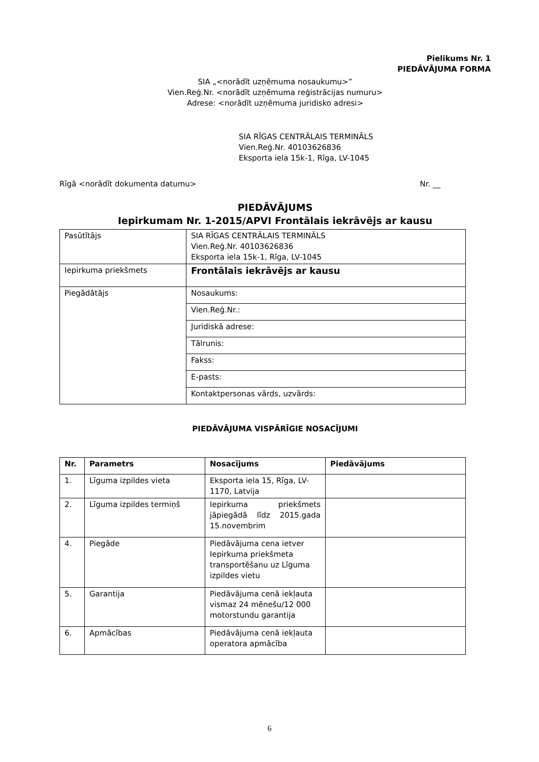Pielikums Nr. 1
PIEDĀVĀJUMA FORMA
SIA „<norādīt uzņēmuma nosaukumu>”
Vien.Reģ.Nr. <norādīt uzņēmuma reģistrācijas numuru>
Adrese: <norādīt uzņēmuma juridisko adresi>
SIA RĪGAS CENTRĀLAIS TERMINĀLS
Vien.Reģ.Nr. 40103626836
Eksporta iela 15k-1, Rīga, LV-1045
Rīgā <norādīt dokumenta datumu> Nr. __
PIEDĀVĀJUMS
Iepirkumam Nr. 1-2015/APVI Frontālais iekrāvējs ar kausu
| Pasūtītājs | SIA RĪGAS CENTRĀLAIS TERMINĀLS Vien.Reģ.Nr. 40103626836 Eksporta iela 15k-1, Rīga, LV-1045 |
| Iepirkuma priekšmets | Frontālais iekrāvējs ar kausu |
| Piegādātājs | Nosaukums: |
| | Vien.Reģ.Nr.: |
| | Juridiskā adrese: |
| | Tālrunis: |
| | Fakss: |
| | E-pasts: |
| | Kontaktpersonas vārds, uzvārds: |
PIEDĀVĀJUMA VISPĀRĪGIE NOSACĪJUMI
| Nr. | Parametrs | Nosacījums | Piedāvājums |
| --- | --- | --- | --- |
| 1. | Līguma izpildes vieta | Eksporta iela 15, Rīga, LV-1170, Latvija | |
| 2. | Līguma izpildes termiņš | Iepirkuma priekšmets jāpiegādā līdz 2015.gada 15.novembrim | |
| 4. | Piegāde | Piedāvājuma cena ietver Iepirkuma priekšmeta transportēšanu uz Līguma izpildes vietu | |
| 5. | Garantija | Piedāvājuma cenā iekļauta vismaz 24 mēnešu/12 000 motorstundu garantija | |
| 6. | Apmācības | Piedāvājuma cenā iekļauta operatora apmācība | |
6